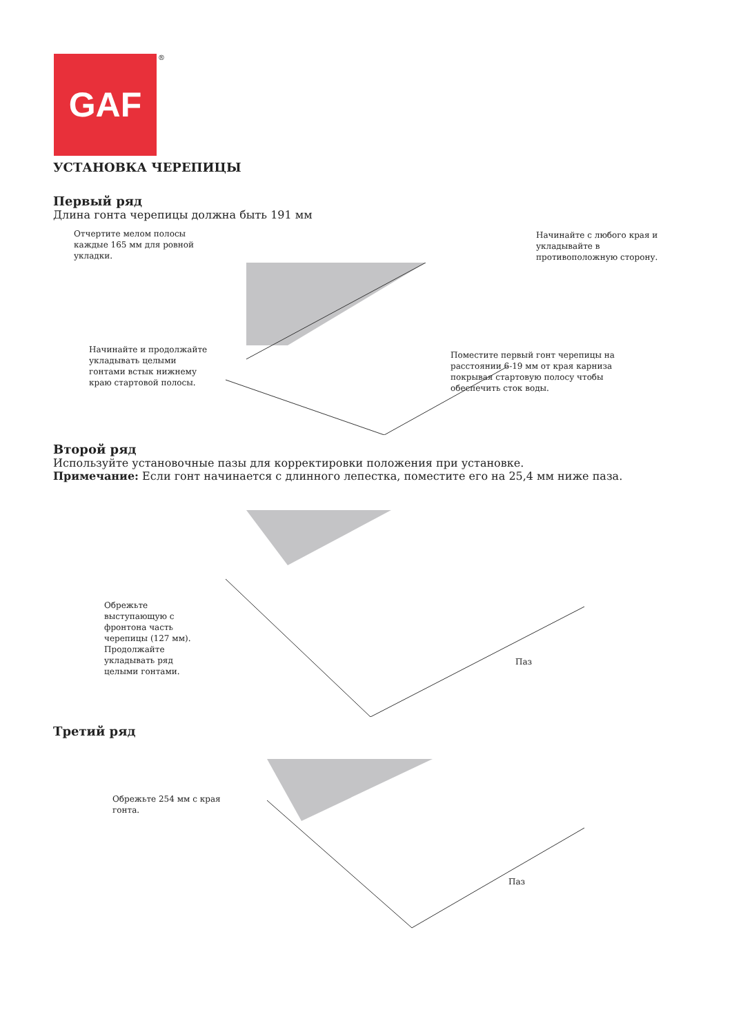GAF ®
УСТАНОВКА ЧЕРЕПИЦЫ
Первый ряд
Длина гонта черепицы должна быть 191 мм
Отчертите мелом полосы
каждые 165 мм для ровной
укладки.
Начинайте с любого края и
укладывайте в
противоположную сторону.
Начинайте и продолжайте
укладывать целыми
гонтами встык нижнему
краю стартовой полосы.
Поместите первый гонт черепицы на
расстоянии 6-19 мм от края карниза
покрывая стартовую полосу чтобы
обеспечить сток воды.
Второй ряд
Используйте установочные пазы для корректировки положения при установке.
Примечание: Если гонт начинается с длинного лепестка, поместите его на 25,4 мм ниже паза.
Обрежьте
выступающую с
фронтона часть
черепицы (127 мм).
Продолжайте
укладывать ряд
целыми гонтами.
Паз
Третий ряд
Обрежьте 254 мм с края
гонта.
Паз